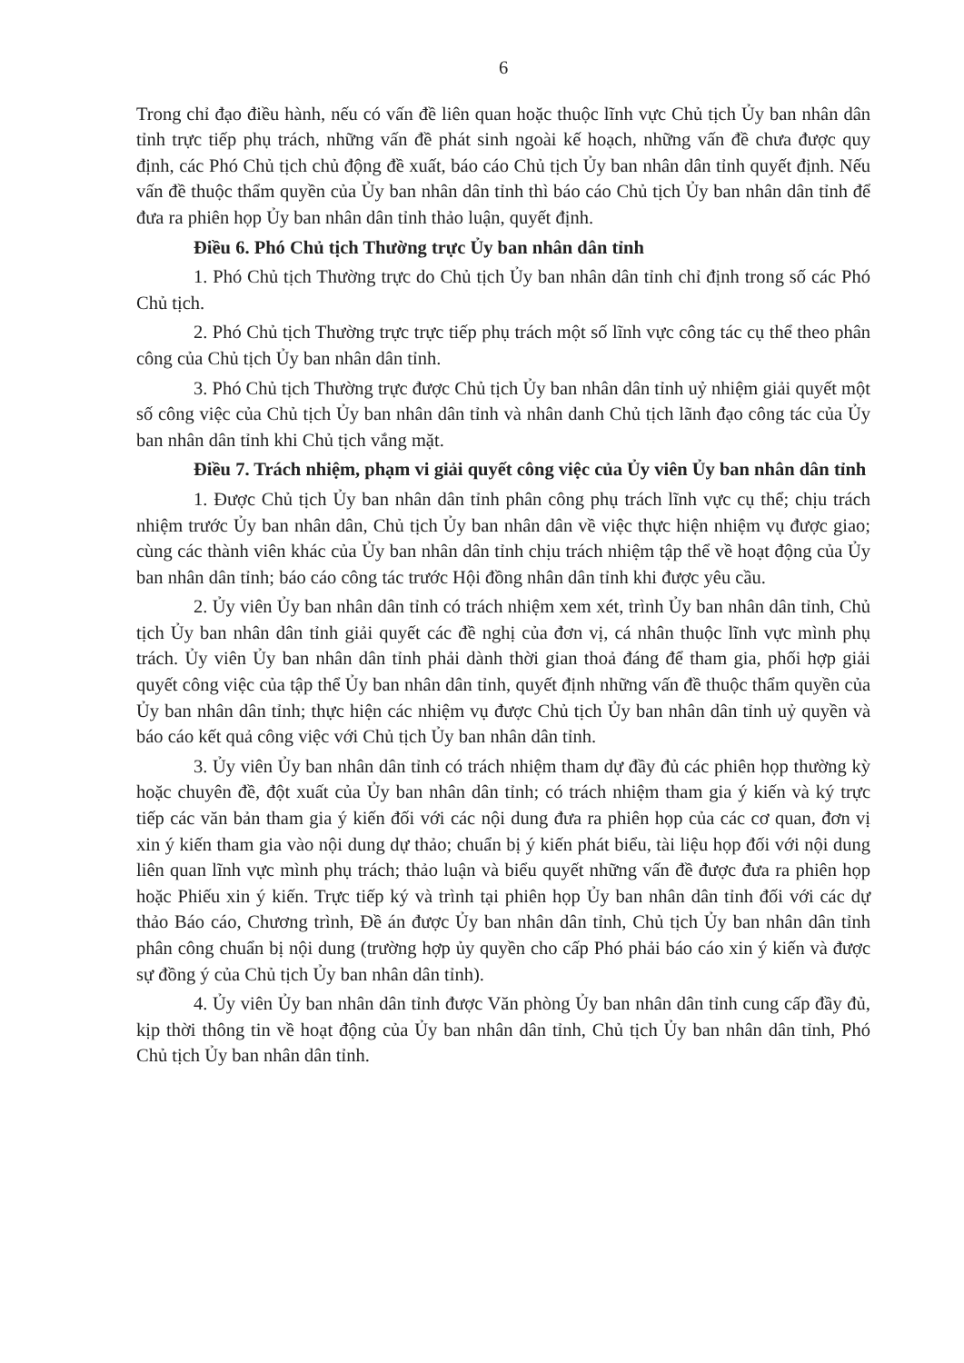6
Trong chỉ đạo điều hành, nếu có vấn đề liên quan hoặc thuộc lĩnh vực Chủ tịch Ủy ban nhân dân tỉnh trực tiếp phụ trách, những vấn đề phát sinh ngoài kế hoạch, những vấn đề chưa được quy định, các Phó Chủ tịch chủ động đề xuất, báo cáo Chủ tịch Ủy ban nhân dân tỉnh quyết định. Nếu vấn đề thuộc thẩm quyền của Ủy ban nhân dân tỉnh thì báo cáo Chủ tịch Ủy ban nhân dân tỉnh để đưa ra phiên họp Ủy ban nhân dân tỉnh thảo luận, quyết định.
Điều 6. Phó Chủ tịch Thường trực Ủy ban nhân dân tỉnh
1. Phó Chủ tịch Thường trực do Chủ tịch Ủy ban nhân dân tỉnh chỉ định trong số các Phó Chủ tịch.
2. Phó Chủ tịch Thường trực trực tiếp phụ trách một số lĩnh vực công tác cụ thể theo phân công của Chủ tịch Ủy ban nhân dân tỉnh.
3. Phó Chủ tịch Thường trực được Chủ tịch Ủy ban nhân dân tỉnh uỷ nhiệm giải quyết một số công việc của Chủ tịch Ủy ban nhân dân tỉnh và nhân danh Chủ tịch lãnh đạo công tác của Ủy ban nhân dân tỉnh khi Chủ tịch vắng mặt.
Điều 7. Trách nhiệm, phạm vi giải quyết công việc của Ủy viên Ủy ban nhân dân tỉnh
1. Được Chủ tịch Ủy ban nhân dân tỉnh phân công phụ trách lĩnh vực cụ thể; chịu trách nhiệm trước Ủy ban nhân dân, Chủ tịch Ủy ban nhân dân về việc thực hiện nhiệm vụ được giao; cùng các thành viên khác của Ủy ban nhân dân tỉnh chịu trách nhiệm tập thể về hoạt động của Ủy ban nhân dân tỉnh; báo cáo công tác trước Hội đồng nhân dân tỉnh khi được yêu cầu.
2. Ủy viên Ủy ban nhân dân tỉnh có trách nhiệm xem xét, trình Ủy ban nhân dân tỉnh, Chủ tịch Ủy ban nhân dân tỉnh giải quyết các đề nghị của đơn vị, cá nhân thuộc lĩnh vực mình phụ trách. Ủy viên Ủy ban nhân dân tỉnh phải dành thời gian thoả đáng để tham gia, phối hợp giải quyết công việc của tập thể Ủy ban nhân dân tỉnh, quyết định những vấn đề thuộc thẩm quyền của Ủy ban nhân dân tỉnh; thực hiện các nhiệm vụ được Chủ tịch Ủy ban nhân dân tỉnh uỷ quyền và báo cáo kết quả công việc với Chủ tịch Ủy ban nhân dân tỉnh.
3. Ủy viên Ủy ban nhân dân tỉnh có trách nhiệm tham dự đầy đủ các phiên họp thường kỳ hoặc chuyên đề, đột xuất của Ủy ban nhân dân tỉnh; có trách nhiệm tham gia ý kiến và ký trực tiếp các văn bản tham gia ý kiến đối với các nội dung đưa ra phiên họp của các cơ quan, đơn vị xin ý kiến tham gia vào nội dung dự thảo; chuẩn bị ý kiến phát biểu, tài liệu họp đối với nội dung liên quan lĩnh vực mình phụ trách; thảo luận và biểu quyết những vấn đề được đưa ra phiên họp hoặc Phiếu xin ý kiến. Trực tiếp ký và trình tại phiên họp Ủy ban nhân dân tỉnh đối với các dự thảo Báo cáo, Chương trình, Đề án được Ủy ban nhân dân tỉnh, Chủ tịch Ủy ban nhân dân tỉnh phân công chuẩn bị nội dung (trường hợp ủy quyền cho cấp Phó phải báo cáo xin ý kiến và được sự đồng ý của Chủ tịch Ủy ban nhân dân tỉnh).
4. Ủy viên Ủy ban nhân dân tỉnh được Văn phòng Ủy ban nhân dân tỉnh cung cấp đầy đủ, kịp thời thông tin về hoạt động của Ủy ban nhân dân tỉnh, Chủ tịch Ủy ban nhân dân tỉnh, Phó Chủ tịch Ủy ban nhân dân tỉnh.